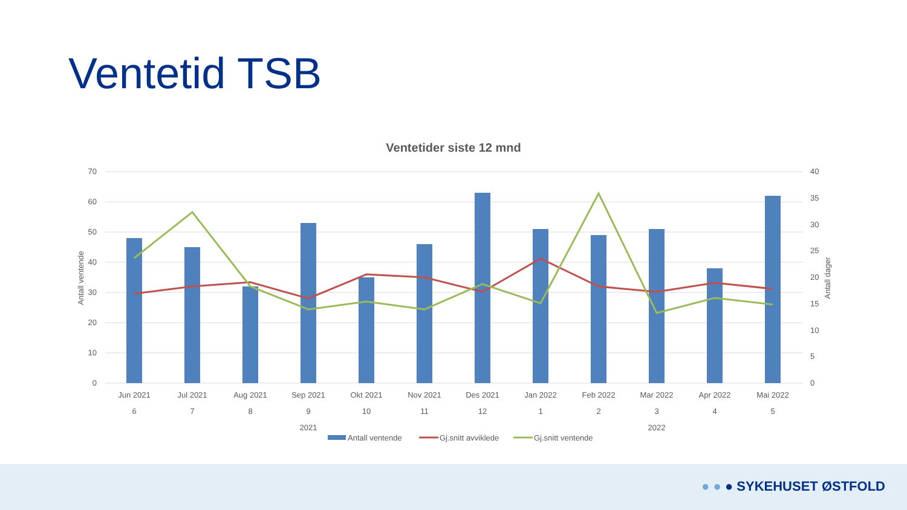Ventetid TSB
Ventetider siste 12 mnd
70
60
50
40
30
20
10
0
40
35
30
25
20
15
10
5
0
Antall ventende
Antall dager
Jun 2021
Jul 2021
Aug 2021
Sep 2021
Okt 2021
Nov 2021
Des 2021
Jan 2022
Feb 2022
Mar 2022
Apr 2022
Mai 2022
6
7
8
9
10
11
12
1
2
3
4
5
2021
2022
Antall ventende
Gj.snitt avviklede
Gj.snitt ventende
● ● ● SYKEHUSET ØSTFOLD